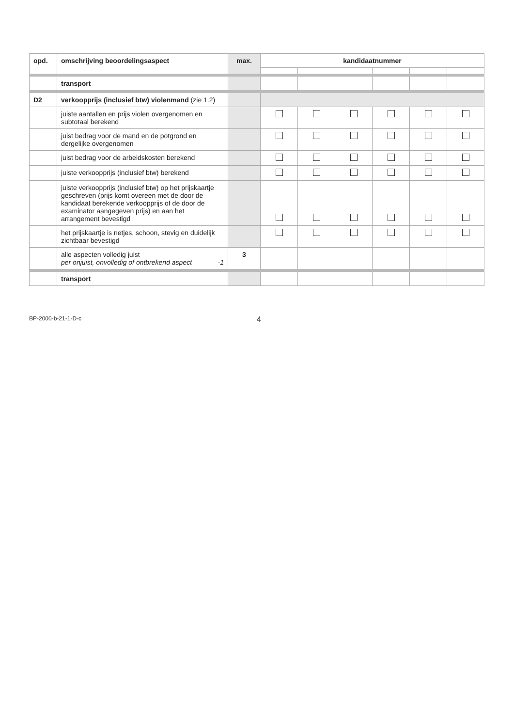| opd. | omschrijving beoordelingsaspect | max. | kandidaatnummer | | | | | |
| --- | --- | --- | --- | --- | --- | --- | --- | --- |
| | transport | | | | | | | |
| D2 | verkoopprijs (inclusief btw) violenmand (zie 1.2) | | | | | | | |
| | juiste aantallen en prijs violen overgenomen en subtotaal berekend | | | | | | | |
| | juist bedrag voor de mand en de potgrond en dergelijke overgenomen | | | | | | | |
| | juist bedrag voor de arbeidskosten berekend | | | | | | | |
| | juiste verkoopprijs (inclusief btw) berekend | | | | | | | |
| | juiste verkoopprijs (inclusief btw) op het prijskaartje geschreven (prijs komt overeen met de door de kandidaat berekende verkoopprijs of de door de examinator aangegeven prijs) en aan het arrangement bevestigd | | | | | | | |
| | het prijskaartje is netjes, schoon, stevig en duidelijk zichtbaar bevestigd | | | | | | | |
| | alle aspecten volledig juist per onjuist, onvolledig of ontbrekend aspect -1 | 3 | | | | | | |
| | transport | | | | | | | |
BP-2000-b-21-1-D-c
4